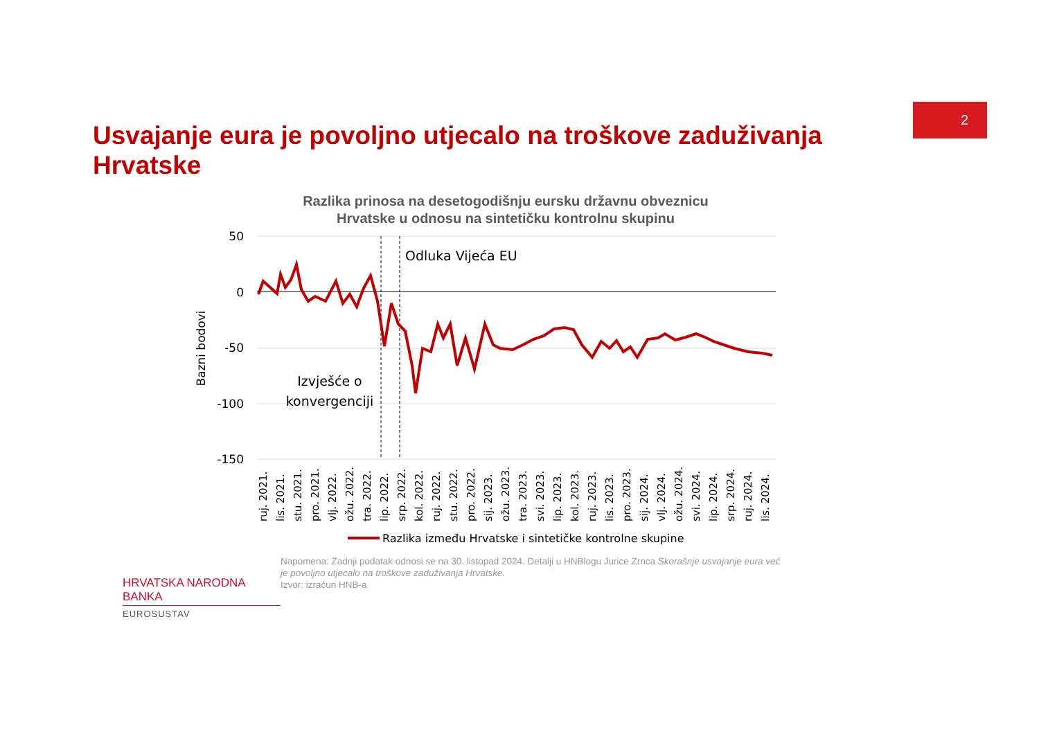2
Usvajanje eura je povoljno utjecalo na troškove zaduživanja Hrvatske
Razlika prinosa na desetogodišnju eursku državnu obveznicu
Hrvatske u odnosu na sintetičku kontrolnu skupinu
50
0
-50
-100
-150
Bazni bodovi
Odluka Vijeća EU
Izvješće o
konvergenciji
ruj. 2021.
lis. 2021.
stu. 2021.
pro. 2021.
vlj. 2022.
ožu. 2022.
tra. 2022.
lip. 2022.
srp. 2022.
kol. 2022.
ruj. 2022.
stu. 2022.
pro. 2022.
sij. 2023.
ožu. 2023.
tra. 2023.
svi. 2023.
lip. 2023.
kol. 2023.
ruj. 2023.
lis. 2023.
pro. 2023.
sij. 2024.
vlj. 2024.
ožu. 2024.
svi. 2024.
lip. 2024.
srp. 2024.
ruj. 2024.
lis. 2024.
Razlika između Hrvatske i sintetičke kontrolne skupine
HRVATSKA NARODNA BANKA
EUROSUSTAV
Napomena: Zadnji podatak odnosi se na 30. listopad 2024. Detalji u HNBlogu Jurice Zrnca Skorašnje usvajanje eura već je povoljno utjecalo na troškove zaduživanja Hrvatske.
Izvor: izračun HNB-a